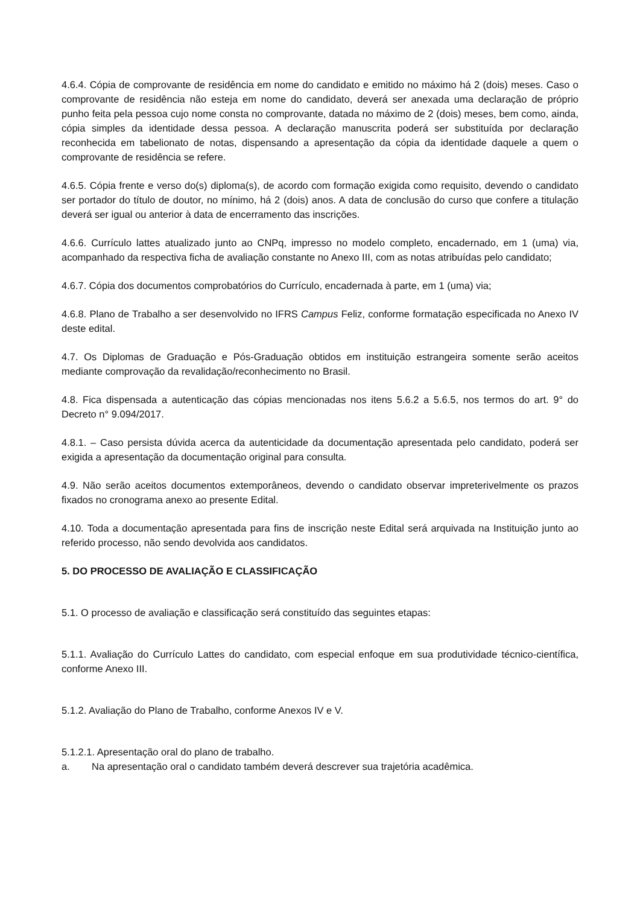4.6.4. Cópia de comprovante de residência em nome do candidato e emitido no máximo há 2 (dois) meses. Caso o comprovante de residência não esteja em nome do candidato, deverá ser anexada uma declaração de próprio punho feita pela pessoa cujo nome consta no comprovante, datada no máximo de 2 (dois) meses, bem como, ainda, cópia simples da identidade dessa pessoa. A declaração manuscrita poderá ser substituída por declaração reconhecida em tabelionato de notas, dispensando a apresentação da cópia da identidade daquele a quem o comprovante de residência se refere.
4.6.5. Cópia frente e verso do(s) diploma(s), de acordo com formação exigida como requisito, devendo o candidato ser portador do título de doutor, no mínimo, há 2 (dois) anos. A data de conclusão do curso que confere a titulação deverá ser igual ou anterior à data de encerramento das inscrições.
4.6.6. Currículo lattes atualizado junto ao CNPq, impresso no modelo completo, encadernado, em 1 (uma) via, acompanhado da respectiva ficha de avaliação constante no Anexo III, com as notas atribuídas pelo candidato;
4.6.7. Cópia dos documentos comprobatórios do Currículo, encadernada à parte, em 1 (uma) via;
4.6.8. Plano de Trabalho a ser desenvolvido no IFRS Campus Feliz, conforme formatação especificada no Anexo IV deste edital.
4.7. Os Diplomas de Graduação e Pós-Graduação obtidos em instituição estrangeira somente serão aceitos mediante comprovação da revalidação/reconhecimento no Brasil.
4.8. Fica dispensada a autenticação das cópias mencionadas nos itens 5.6.2 a 5.6.5, nos termos do art. 9° do Decreto n° 9.094/2017.
4.8.1. – Caso persista dúvida acerca da autenticidade da documentação apresentada pelo candidato, poderá ser exigida a apresentação da documentação original para consulta.
4.9. Não serão aceitos documentos extemporâneos, devendo o candidato observar impreterivelmente os prazos fixados no cronograma anexo ao presente Edital.
4.10. Toda a documentação apresentada para fins de inscrição neste Edital será arquivada na Instituição junto ao referido processo, não sendo devolvida aos candidatos.
5. DO PROCESSO DE AVALIAÇÃO E CLASSIFICAÇÃO
5.1. O processo de avaliação e classificação será constituído das seguintes etapas:
5.1.1. Avaliação do Currículo Lattes do candidato, com especial enfoque em sua produtividade técnico-científica, conforme Anexo III.
5.1.2. Avaliação do Plano de Trabalho, conforme Anexos IV e V.
5.1.2.1. Apresentação oral do plano de trabalho.
a. Na apresentação oral o candidato também deverá descrever sua trajetória acadêmica.